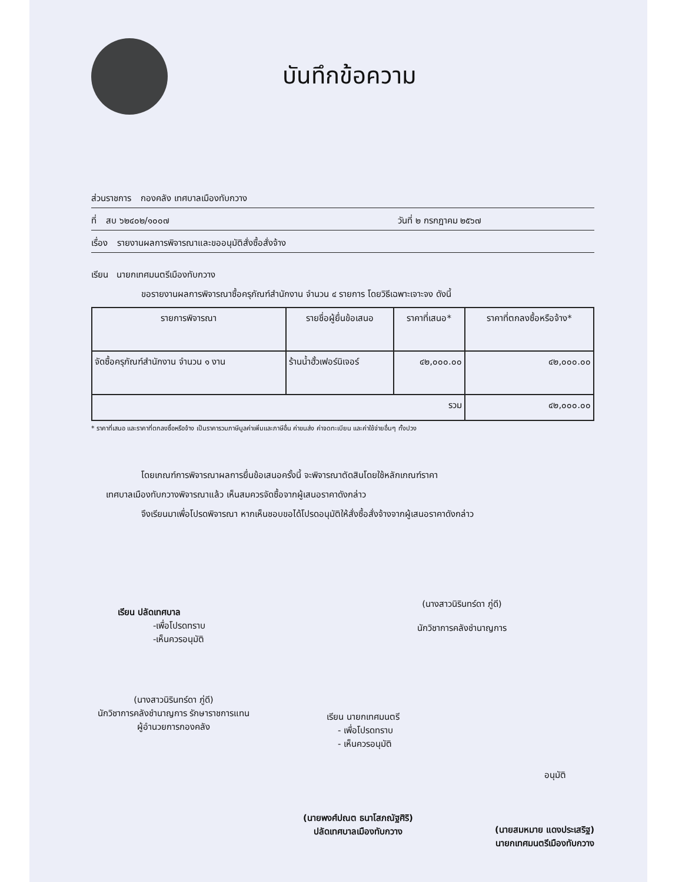บันทึกข้อความ
ส่วนราชการ กองคลัง เทศบาลเมืองทับกวาง
ที่ สบ ๖๒๔๐๒/๑๐๐๗ วันที่ ๒ กรกฎาคม ๒๕๖๗
เรื่อง รายงานผลการพิจารณาและขออนุมัติสั่งซื้อสั่งจ้าง
เรียน นายกเทศมนตรีเมืองทับกวาง
ขอรายงานผลการพิจารณาซื้อครุภัณฑ์สำนักงาน จำนวน ๔ รายการ โดยวิธีเฉพาะเจาะจง ดังนี้
| รายการพิจารณา | รายชื่อผู้ยื่นข้อเสนอ | ราคาที่เสนอ* | ราคาที่ตกลงซื้อหรือจ้าง* |
| --- | --- | --- | --- |
| จัดซื้อครุภัณฑ์สำนักงาน จำนวน ๑ งาน | ร้านน้ำฮั้วเฟอร์นิเจอร์ | ๔๒,๐๐๐.๐๐ | ๔๒,๐๐๐.๐๐ |
| รวม | | | ๔๒,๐๐๐.๐๐ |
* ราคาที่เสนอ และราคาที่ตกลงซื้อหรือจ้าง เป็นราคารวมภาษีมูลค่าเพิ่มและภาษีอื่น ค่าขนส่ง ค่าจดทะเบียน และค่าใช้จ่ายอื่นๆ ทั้งปวง
โดยเกณฑ์การพิจารณาผลการยื่นข้อเสนอครั้งนี้ จะพิจารณาตัดสินโดยใช้หลักเกณฑ์ราคา
เทศบาลเมืองทับกวางพิจารณาแล้ว เห็นสมควรจัดซื้อจากผู้เสนอราคาดังกล่าว
จึงเรียนมาเพื่อโปรดพิจารณา หากเห็นชอบขอได้โปรดอนุมัติให้สั่งซื้อสั่งจ้างจากผู้เสนอราคาดังกล่าว
(นางสาวนิรินทร์ดา ภู่ดี)
นักวิชาการคลังชำนาญการ
เรียน ปลัดเทศบาล
-เพื่อโปรดทราบ
-เห็นควรอนุมัติ
(นางสาวนิรินทร์ดา ภู่ดี)
นักวิชาการคลังชำนาญการ รักษาราชการแทน
ผู้อำนวยการกองคลัง
เรียน นายกเทศมนตรี
- เพื่อโปรดทราบ
- เห็นควรอนุมัติ
อนุมัติ
(นายพงศ์ปณต ธนาโสภณัฐศิริ)
ปลัดเทศบาลเมืองทับกวาง
(นายสมหมาย แดงประเสริฐ)
นายกเทศมนตรีเมืองทับกวาง